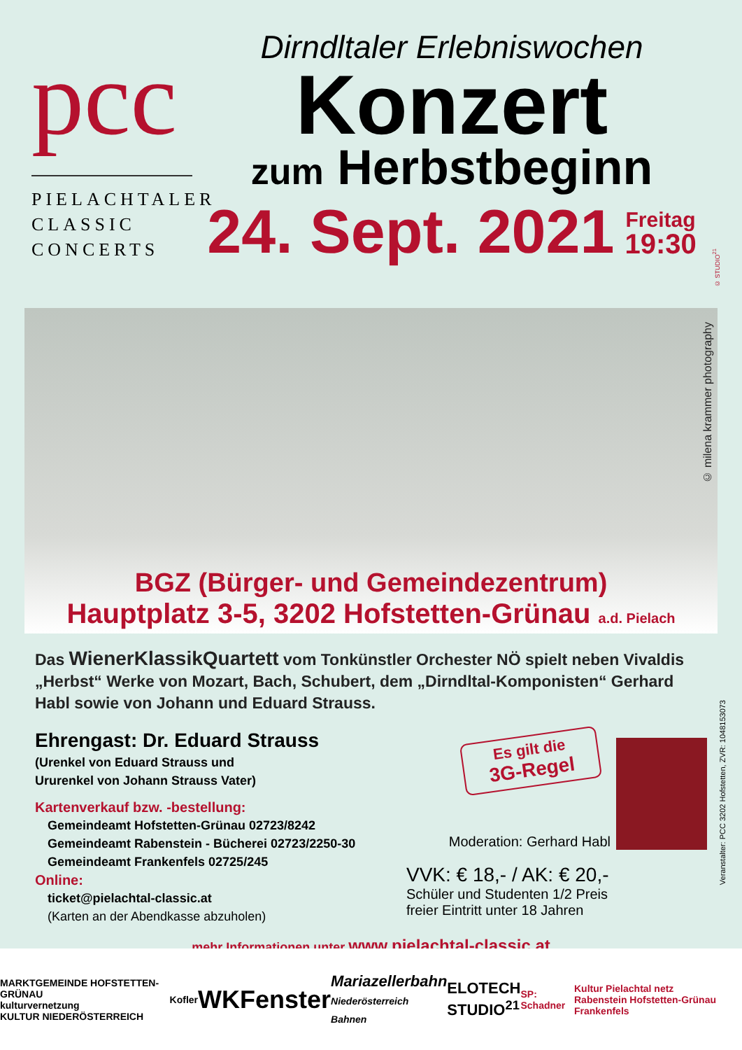pcc
PIELACHTALER
CLASSIC
CONCERTS
Dirndltaler Erlebniswochen
Konzert
zum Herbstbeginn
24. Sept. 2021 Freitag
19:30
© STUDIO<sup>21</sup>
© milena krammer photography
BGZ (Bürger- und Gemeindezentrum)
Hauptplatz 3-5, 3202 Hofstetten-Grünau a.d. Pielach
Das WienerKlassikQuartett vom Tonkünstler Orchester NÖ spielt neben Vivaldis „Herbst“ Werke von Mozart, Bach, Schubert, dem „Dirndltal-Komponisten“ Gerhard Habl sowie von Johann und Eduard Strauss.
Ehrengast: Dr. Eduard Strauss
(Urenkel von Eduard Strauss und
Ururenkel von Johann Strauss Vater)
Kartenverkauf bzw. -bestellung:
Gemeindeamt Hofstetten-Grünau 02723/8242
Gemeindeamt Rabenstein - Bücherei 02723/2250-30
Gemeindeamt Frankenfels 02725/245
Online:
ticket@pielachtal-classic.at
(Karten an der Abendkasse abzuholen)
Es gilt die
3G-Regel
Moderation: Gerhard Habl
VVK: € 18,- / AK: € 20,-
Schüler und Studenten 1/2 Preis
freier Eintritt unter 18 Jahren
mehr Informationen unter www.pielachtal-classic.at
Veranstalter: PCC 3202 Hofstetten, ZVR: 1048153073
MARKTGEMEINDE HOFSTETTEN-GRÜNAU
kulturvernetzung
KULTUR NIEDERÖSTERREICH Kofler WKFenster Mariazellerbahn
Niederösterreich Bahnen ELOTECH
STUDIO<sup>21</sup> SP: Schadner Kultur Pielachtal netz
Rabenstein Hofstetten-Grünau Frankenfels